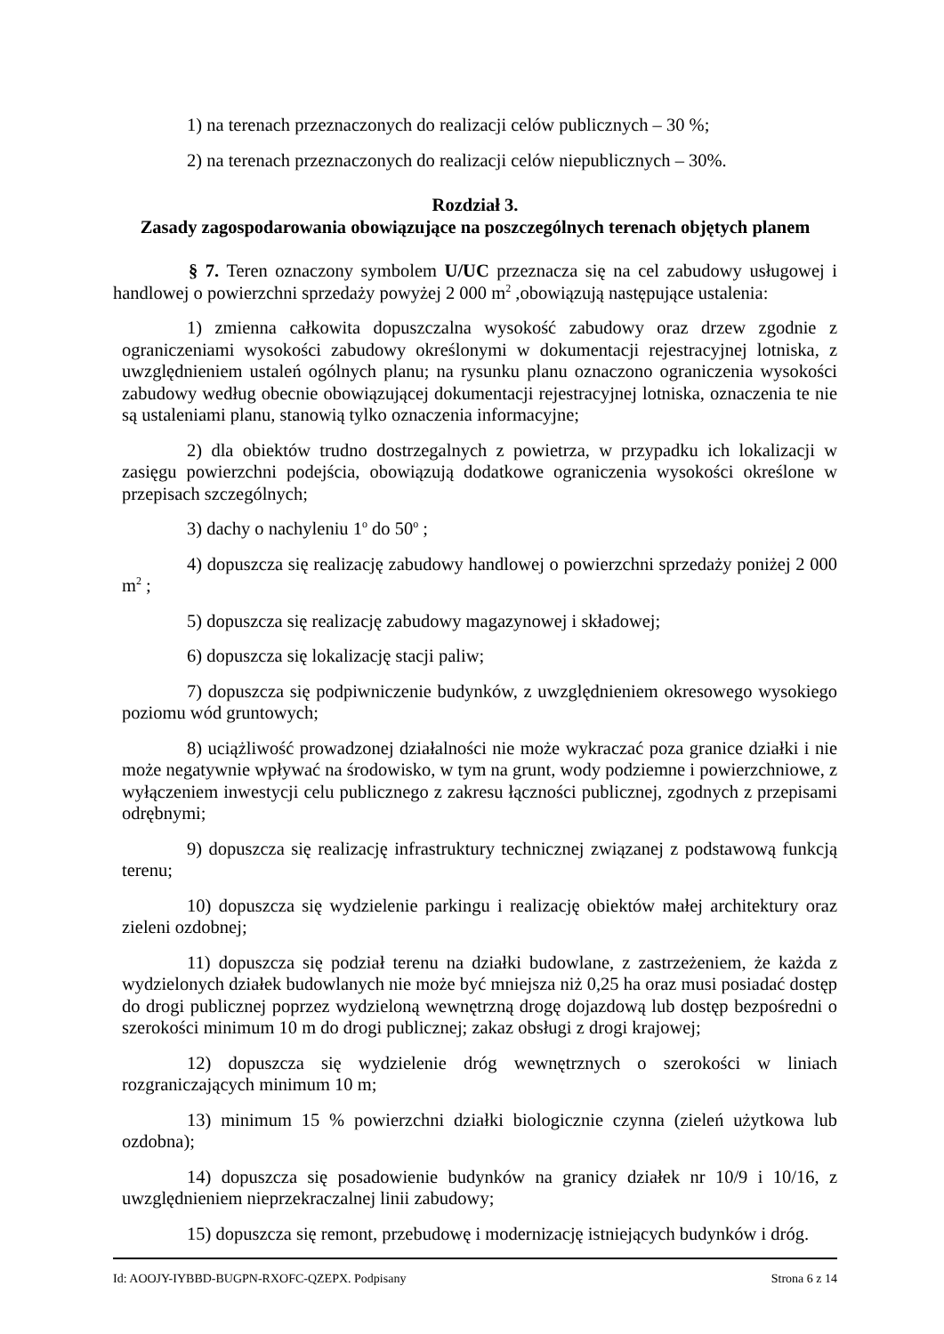1) na terenach przeznaczonych do realizacji celów publicznych – 30 %;
2) na terenach przeznaczonych do realizacji celów niepublicznych – 30%.
Rozdział 3.
Zasady zagospodarowania obowiązujące na poszczególnych terenach objętych planem
§ 7. Teren oznaczony symbolem U/UC przeznacza się na cel zabudowy usługowej i handlowej o powierzchni sprzedaży powyżej 2 000 m<sup>2</sup> ,obowiązują następujące ustalenia:
1) zmienna całkowita dopuszczalna wysokość zabudowy oraz drzew zgodnie z ograniczeniami wysokości zabudowy określonymi w dokumentacji rejestracyjnej lotniska, z uwzględnieniem ustaleń ogólnych planu; na rysunku planu oznaczono ograniczenia wysokości zabudowy według obecnie obowiązującej dokumentacji rejestracyjnej lotniska, oznaczenia te nie są ustaleniami planu, stanowią tylko oznaczenia informacyjne;
2) dla obiektów trudno dostrzegalnych z powietrza, w przypadku ich lokalizacji w zasięgu powierzchni podejścia, obowiązują dodatkowe ograniczenia wysokości określone w przepisach szczególnych;
3) dachy o nachyleniu 1<sup>o</sup> do 50<sup>o</sup> ;
4) dopuszcza się realizację zabudowy handlowej o powierzchni sprzedaży poniżej 2 000 m<sup>2</sup> ;
5) dopuszcza się realizację zabudowy magazynowej i składowej;
6) dopuszcza się lokalizację stacji paliw;
7) dopuszcza się podpiwniczenie budynków, z uwzględnieniem okresowego wysokiego poziomu wód gruntowych;
8) uciążliwość prowadzonej działalności nie może wykraczać poza granice działki i nie może negatywnie wpływać na środowisko, w tym na grunt, wody podziemne i powierzchniowe, z wyłączeniem inwestycji celu publicznego z zakresu łączności publicznej, zgodnych z przepisami odrębnymi;
9) dopuszcza się realizację infrastruktury technicznej związanej z podstawową funkcją terenu;
10) dopuszcza się wydzielenie parkingu i realizację obiektów małej architektury oraz zieleni ozdobnej;
11) dopuszcza się podział terenu na działki budowlane, z zastrzeżeniem, że każda z wydzielonych działek budowlanych nie może być mniejsza niż 0,25 ha oraz musi posiadać dostęp do drogi publicznej poprzez wydzieloną wewnętrzną drogę dojazdową lub dostęp bezpośredni o szerokości minimum 10 m do drogi publicznej; zakaz obsługi z drogi krajowej;
12) dopuszcza się wydzielenie dróg wewnętrznych o szerokości w liniach rozgraniczających minimum 10 m;
13) minimum 15 % powierzchni działki biologicznie czynna (zieleń użytkowa lub ozdobna);
14) dopuszcza się posadowienie budynków na granicy działek nr 10/9 i 10/16, z uwzględnieniem nieprzekraczalnej linii zabudowy;
15) dopuszcza się remont, przebudowę i modernizację istniejących budynków i dróg.
Id: AOOJY-IYBBD-BUGPN-RXOFC-QZEPX. Podpisany Strona 6 z 14